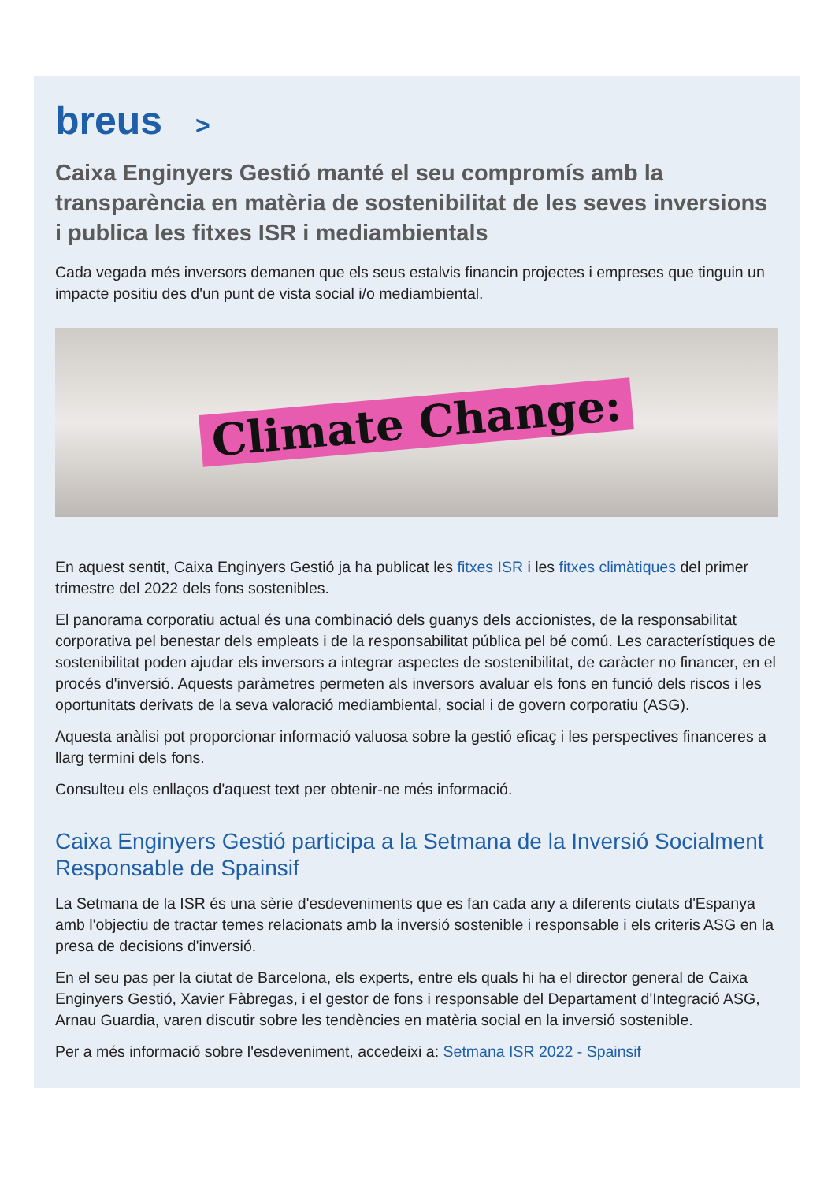breus >
Caixa Enginyers Gestió manté el seu compromís amb la transparència en matèria de sostenibilitat de les seves inversions i publica les fitxes ISR i mediambientals
Cada vegada més inversors demanen que els seus estalvis financin projectes i empreses que tinguin un impacte positiu des d'un punt de vista social i/o mediambiental.
Climate Change:
En aquest sentit, Caixa Enginyers Gestió ja ha publicat les fitxes ISR i les fitxes climàtiques del primer trimestre del 2022 dels fons sostenibles.
El panorama corporatiu actual és una combinació dels guanys dels accionistes, de la responsabilitat corporativa pel benestar dels empleats i de la responsabilitat pública pel bé comú. Les característiques de sostenibilitat poden ajudar els inversors a integrar aspectes de sostenibilitat, de caràcter no financer, en el procés d'inversió. Aquests paràmetres permeten als inversors avaluar els fons en funció dels riscos i les oportunitats derivats de la seva valoració mediambiental, social i de govern corporatiu (ASG).
Aquesta anàlisi pot proporcionar informació valuosa sobre la gestió eficaç i les perspectives financeres a llarg termini dels fons.
Consulteu els enllaços d'aquest text per obtenir-ne més informació.
Caixa Enginyers Gestió participa a la Setmana de la Inversió Socialment Responsable de Spainsif
La Setmana de la ISR és una sèrie d'esdeveniments que es fan cada any a diferents ciutats d'Espanya amb l'objectiu de tractar temes relacionats amb la inversió sostenible i responsable i els criteris ASG en la presa de decisions d'inversió.
En el seu pas per la ciutat de Barcelona, els experts, entre els quals hi ha el director general de Caixa Enginyers Gestió, Xavier Fàbregas, i el gestor de fons i responsable del Departament d'Integració ASG, Arnau Guardia, varen discutir sobre les tendències en matèria social en la inversió sostenible.
Per a més informació sobre l'esdeveniment, accedeixi a: Setmana ISR 2022 - Spainsif